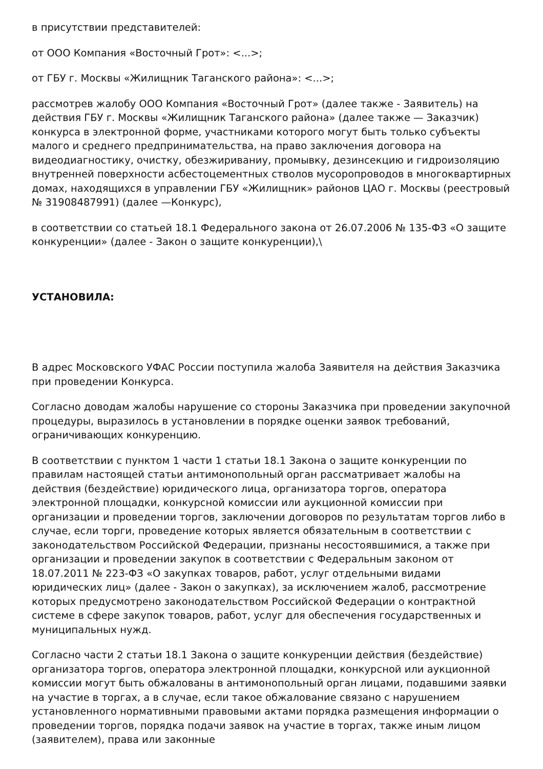в присутствии представителей:
от ООО Компания «Восточный Грот»: <...>;
от ГБУ г. Москвы «Жилищник Таганского района»: <...>;
рассмотрев жалобу ООО Компания «Восточный Грот» (далее также - Заявитель) на действия ГБУ г. Москвы «Жилищник Таганского района» (далее также — Заказчик) конкурса в электронной форме, участниками которого могут быть только субъекты малого и среднего предпринимательства, на право заключения договора на видеодиагностику, очистку, обезжириваниу, промывку, дезинсекцию и гидроизоляцию внутренней поверхности асбестоцементных стволов мусоропроводов в многоквартирных домах, находящихся в управлении ГБУ «Жилищник» районов ЦАО г. Москвы (реестровый
№ 31908487991) (далее —Конкурс),
в соответствии со статьей 18.1 Федерального закона от 26.07.2006 № 135-ФЗ «О защите конкуренции» (далее - Закон о защите конкуренции),\
УСТАНОВИЛА:
В адрес Московского УФАС России поступила жалоба Заявителя на действия Заказчика при проведении Конкурса.
Согласно доводам жалобы нарушение со стороны Заказчика при проведении закупочной процедуры, выразилось в установлении в порядке оценки заявок требований, ограничивающих конкуренцию.
В соответствии с пунктом 1 части 1 статьи 18.1 Закона о защите конкуренции по правилам настоящей статьи антимонопольный орган рассматривает жалобы на действия (бездействие) юридического лица, организатора торгов, оператора электронной площадки, конкурсной комиссии или аукционной комиссии при организации и проведении торгов, заключении договоров по результатам торгов либо в случае, если торги, проведение которых является обязательным в соответствии с законодательством Российской Федерации, признаны несостоявшимися, а также при организации и проведении закупок в соответствии с Федеральным законом от 18.07.2011 № 223-ФЗ «О закупках товаров, работ, услуг отдельными видами юридических лиц» (далее - Закон о закупках), за исключением жалоб, рассмотрение которых предусмотрено законодательством Российской Федерации о контрактной системе в сфере закупок товаров, работ, услуг для обеспечения государственных и муниципальных нужд.
Согласно части 2 статьи 18.1 Закона о защите конкуренции действия (бездействие) организатора торгов, оператора электронной площадки, конкурсной или аукционной комиссии могут быть обжалованы в антимонопольный орган лицами, подавшими заявки на участие в торгах, а в случае, если такое обжалование связано с нарушением установленного нормативными правовыми актами порядка размещения информации о проведении торгов, порядка подачи заявок на участие в торгах, также иным лицом (заявителем), права или законные